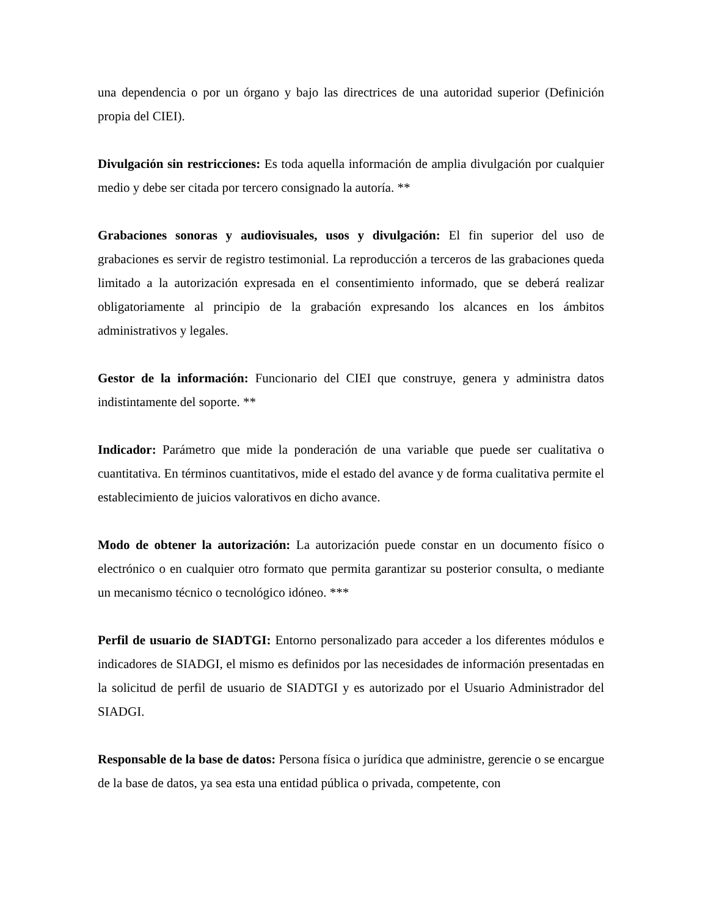una dependencia o por un órgano y bajo las directrices de una autoridad superior (Definición propia del CIEI).
Divulgación sin restricciones: Es toda aquella información de amplia divulgación por cualquier medio y debe ser citada por tercero consignado la autoría. **
Grabaciones sonoras y audiovisuales, usos y divulgación: El fin superior del uso de grabaciones es servir de registro testimonial. La reproducción a terceros de las grabaciones queda limitado a la autorización expresada en el consentimiento informado, que se deberá realizar obligatoriamente al principio de la grabación expresando los alcances en los ámbitos administrativos y legales.
Gestor de la información: Funcionario del CIEI que construye, genera y administra datos indistintamente del soporte. **
Indicador: Parámetro que mide la ponderación de una variable que puede ser cualitativa o cuantitativa. En términos cuantitativos, mide el estado del avance y de forma cualitativa permite el establecimiento de juicios valorativos en dicho avance.
Modo de obtener la autorización: La autorización puede constar en un documento físico o electrónico o en cualquier otro formato que permita garantizar su posterior consulta, o mediante un mecanismo técnico o tecnológico idóneo. ***
Perfil de usuario de SIADTGI: Entorno personalizado para acceder a los diferentes módulos e indicadores de SIADGI, el mismo es definidos por las necesidades de información presentadas en la solicitud de perfil de usuario de SIADTGI y es autorizado por el Usuario Administrador del SIADGI.
Responsable de la base de datos: Persona física o jurídica que administre, gerencie o se encargue de la base de datos, ya sea esta una entidad pública o privada, competente, con